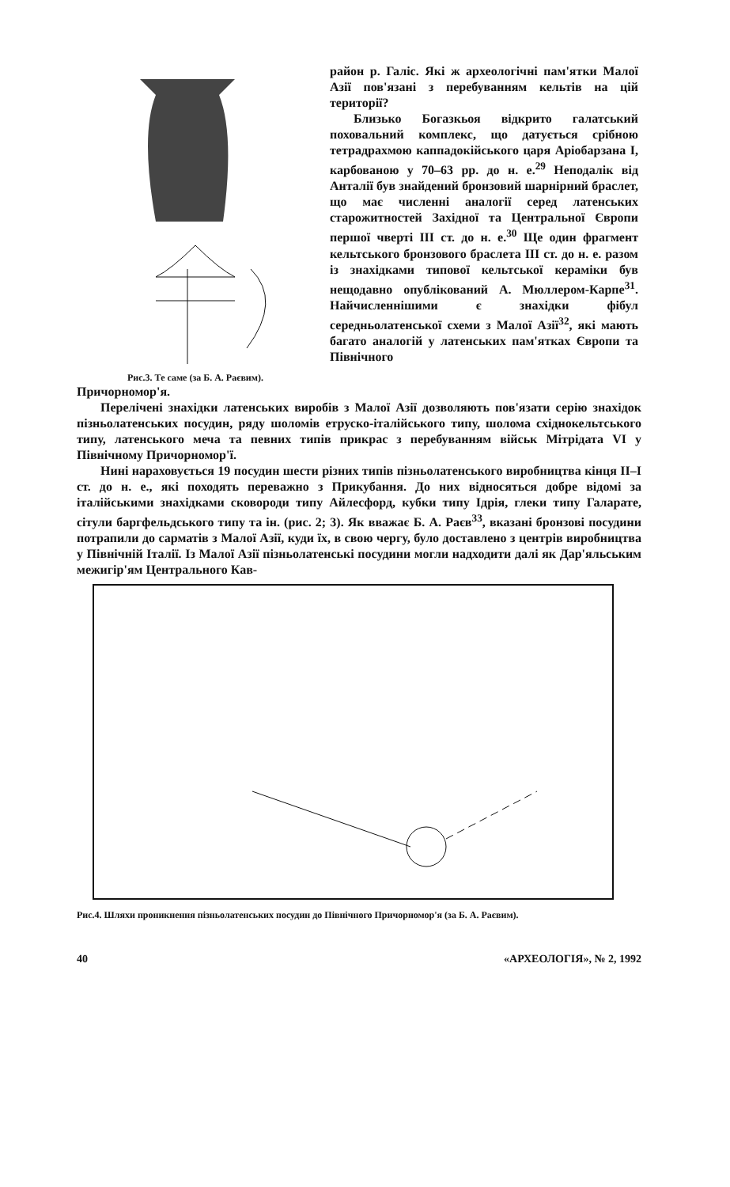Рис.3. Те саме (за Б. А. Раєвим).
район р. Галіс. Які ж археологічні пам'ятки Малої Азії пов'язані з перебуванням кельтів на цій території?
Близько Богазкьоя відкрито галатський поховальний комплекс, що датується срібною тетрадрахмою каппадокійського царя Аріобарзана I, карбованою у 70–63 рр. до н. е.<sup>29</sup> Неподалік від Анталії був знайдений бронзовий шарнірний браслет, що має численні аналогії серед латенських старожитностей Західної та Центральної Європи першої чверті III ст. до н. е.<sup>30</sup> Ще один фрагмент кельтського бронзового браслета III ст. до н. е. разом із знахідками типової кельтської кераміки був нещодавно опублікований А. Мюллером-Карпе<sup>31</sup>. Найчисленнішими є знахідки фібул середньолатенської схеми з Малої Азії<sup>32</sup>, які мають багато аналогій у латенських пам'ятках Європи та Північного
Причорномор'я.
Перелічені знахідки латенських виробів з Малої Азії дозволяють пов'язати серію знахідок пізньолатенських посудин, ряду шоломів етруско-італійського типу, шолома східнокельтського типу, латенського меча та певних типів прикрас з перебуванням військ Мітрідата VI у Північному Причорномор'ї.
Нині нараховується 19 посудин шести різних типів пізньолатенського виробництва кінця II–I ст. до н. е., які походять переважно з Прикубання. До них відносяться добре відомі за італійськими знахідками сковороди типу Айлесфорд, кубки типу Ідрія, глеки типу Галарате, сітули баргфельдського типу та ін. (рис. 2; 3). Як вважає Б. А. Раєв<sup>33</sup>, вказані бронзові посудини потрапили до сарматів з Малої Азії, куди їх, в свою чергу, було доставлено з центрів виробництва у Північній Італії. Із Малої Азії пізньолатенські посудини могли надходити далі як Дар'яльським межигір'ям Центрального Кав-
Рис.4. Шляхи проникнення пізньолатенських посудин до Північного Причорномор'я (за Б. А. Раєвим).
40 «АРХЕОЛОГІЯ», № 2, 1992